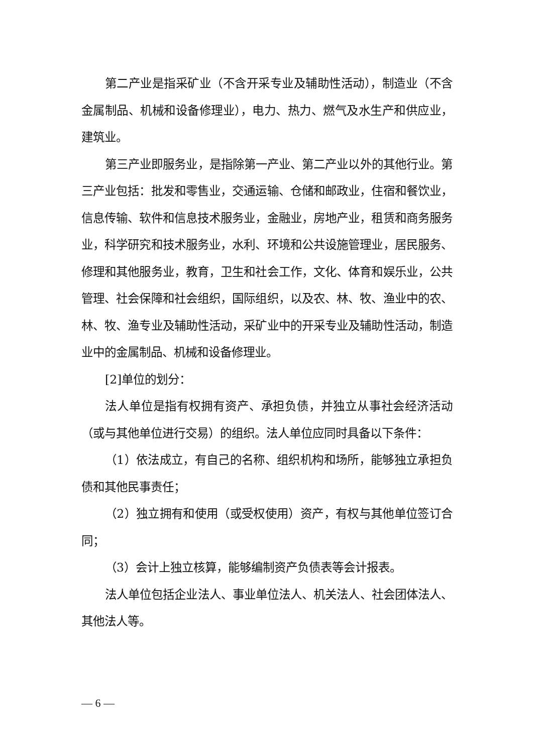第二产业是指采矿业（不含开采专业及辅助性活动），制造业（不含金属制品、机械和设备修理业），电力、热力、燃气及水生产和供应业，建筑业。
第三产业即服务业，是指除第一产业、第二产业以外的其他行业。第三产业包括：批发和零售业，交通运输、仓储和邮政业，住宿和餐饮业，信息传输、软件和信息技术服务业，金融业，房地产业，租赁和商务服务业，科学研究和技术服务业，水利、环境和公共设施管理业，居民服务、修理和其他服务业，教育，卫生和社会工作，文化、体育和娱乐业，公共管理、社会保障和社会组织，国际组织，以及农、林、牧、渔业中的农、林、牧、渔专业及辅助性活动，采矿业中的开采专业及辅助性活动，制造业中的金属制品、机械和设备修理业。
[2]单位的划分：
法人单位是指有权拥有资产、承担负债，并独立从事社会经济活动（或与其他单位进行交易）的组织。法人单位应同时具备以下条件：
（1）依法成立，有自己的名称、组织机构和场所，能够独立承担负债和其他民事责任；
（2）独立拥有和使用（或受权使用）资产，有权与其他单位签订合同；
（3）会计上独立核算，能够编制资产负债表等会计报表。
法人单位包括企业法人、事业单位法人、机关法人、社会团体法人、其他法人等。
— 6 —